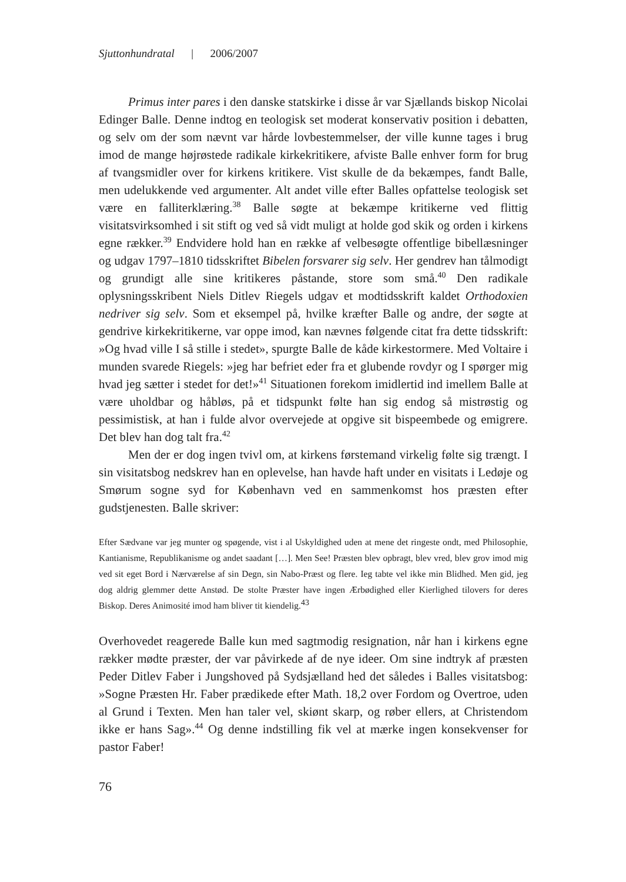Sjuttonhundratal | 2006/2007
Primus inter pares i den danske statskirke i disse år var Sjællands biskop Nicolai Edinger Balle. Denne indtog en teologisk set moderat konservativ position i debatten, og selv om der som nævnt var hårde lovbestemmelser, der ville kunne tages i brug imod de mange højrøstede radikale kirkekritikere, afviste Balle enhver form for brug af tvangsmidler over for kirkens kritikere. Vist skulle de da bekæmpes, fandt Balle, men udelukkende ved argumenter. Alt andet ville efter Balles opfattelse teologisk set være en falliterklæring.<sup>38</sup> Balle søgte at bekæmpe kritikerne ved flittig visitatsvirksomhed i sit stift og ved så vidt muligt at holde god skik og orden i kirkens egne rækker.<sup>39</sup> Endvidere hold han en række af velbesøgte offentlige bibellæsninger og udgav 1797–1810 tidsskriftet Bibelen forsvarer sig selv. Her gendrev han tålmodigt og grundigt alle sine kritikeres påstande, store som små.<sup>40</sup> Den radikale oplysningsskribent Niels Ditlev Riegels udgav et modtidsskrift kaldet Orthodoxien nedriver sig selv. Som et eksempel på, hvilke kræfter Balle og andre, der søgte at gendrive kirkekritikerne, var oppe imod, kan nævnes følgende citat fra dette tidsskrift: »Og hvad ville I så stille i stedet», spurgte Balle de kåde kirkestormere. Med Voltaire i munden svarede Riegels: »jeg har befriet eder fra et glubende rovdyr og I spørger mig hvad jeg sætter i stedet for det!»<sup>41</sup> Situationen forekom imidlertid ind imellem Balle at være uholdbar og håbløs, på et tidspunkt følte han sig endog så mistrøstig og pessimistisk, at han i fulde alvor overvejede at opgive sit bispeembede og emigrere. Det blev han dog talt fra.<sup>42</sup>
Men der er dog ingen tvivl om, at kirkens førstemand virkelig følte sig trængt. I sin visitatsbog nedskrev han en oplevelse, han havde haft under en visitats i Ledøje og Smørum sogne syd for København ved en sammenkomst hos præsten efter gudstjenesten. Balle skriver:
Efter Sædvane var jeg munter og spøgende, vist i al Uskyldighed uden at mene det ringeste ondt, med Philosophie, Kantianisme, Republikanisme og andet saadant […]. Men See! Præsten blev opbragt, blev vred, blev grov imod mig ved sit eget Bord i Nærværelse af sin Degn, sin Nabo-Præst og flere. Ieg tabte vel ikke min Blidhed. Men gid, jeg dog aldrig glemmer dette Anstød. De stolte Præster have ingen Ærbødighed eller Kierlighed tilovers for deres Biskop. Deres Animosité imod ham bliver tit kiendelig.<sup>43</sup>
Overhovedet reagerede Balle kun med sagtmodig resignation, når han i kirkens egne rækker mødte præster, der var påvirkede af de nye ideer. Om sine indtryk af præsten Peder Ditlev Faber i Jungshoved på Sydsjælland hed det således i Balles visitatsbog: »Sogne Præsten Hr. Faber prædikede efter Math. 18,2 over Fordom og Overtroe, uden al Grund i Texten. Men han taler vel, skiønt skarp, og røber ellers, at Christendom ikke er hans Sag».<sup>44</sup> Og denne indstilling fik vel at mærke ingen konsekvenser for pastor Faber!
76